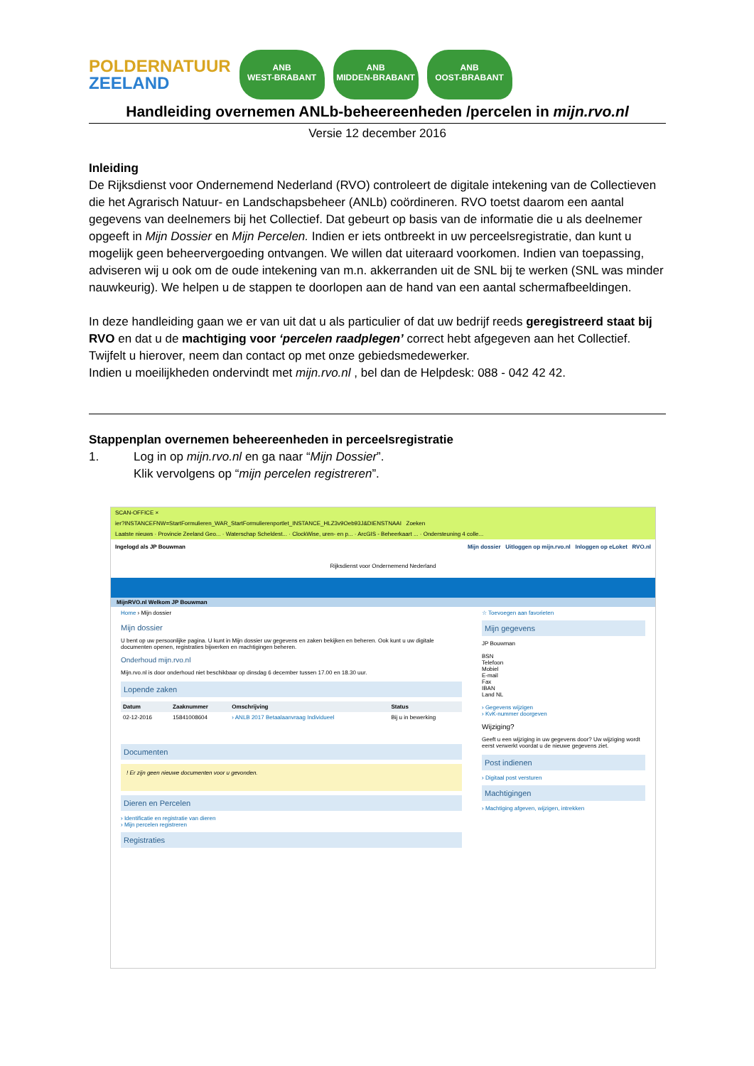POLDERNATUUR
ZEELAND
ANB
WEST-BRABANT
ANB
MIDDEN-BRABANT
ANB
OOST-BRABANT
Handleiding overnemen ANLb-beheereenheden /percelen in mijn.rvo.nl
Versie 12 december 2016
Inleiding
De Rijksdienst voor Ondernemend Nederland (RVO) controleert de digitale intekening van de Collectieven die het Agrarisch Natuur- en Landschapsbeheer (ANLb) coördineren. RVO toetst daarom een aantal gegevens van deelnemers bij het Collectief. Dat gebeurt op basis van de informatie die u als deelnemer opgeeft in Mijn Dossier en Mijn Percelen. Indien er iets ontbreekt in uw perceelsregistratie, dan kunt u mogelijk geen beheervergoeding ontvangen. We willen dat uiteraard voorkomen. Indien van toepassing, adviseren wij u ook om de oude intekening van m.n. akkerranden uit de SNL bij te werken (SNL was minder nauwkeurig). We helpen u de stappen te doorlopen aan de hand van een aantal schermafbeeldingen.
In deze handleiding gaan we er van uit dat u als particulier of dat uw bedrijf reeds geregistreerd staat bij RVO en dat u de machtiging voor ‘percelen raadplegen’ correct hebt afgegeven aan het Collectief. Twijfelt u hierover, neem dan contact op met onze gebiedsmedewerker.
Indien u moeilijkheden ondervindt met mijn.rvo.nl , bel dan de Helpdesk: 088 - 042 42 42.
Stappenplan overnemen beheereenheden in perceelsregistratie
1. Log in op mijn.rvo.nl en ga naar “Mijn Dossier”.
Klik vervolgens op “mijn percelen registreren”.
SCAN-OFFICE ×
ier?INSTANCEFNW=StartFormulieren_WAR_StartFormulierenportlet_INSTANCE_HLZ3v9Oeb93J&DIENSTNAAI Zoeken
Laatste nieuws · Provincie Zeeland Geo... · Waterschap Scheldest... · ClockWise, uren- en p... · ArcGIS - Beheerkaart ... · Ondersteuning 4 colle...
Ingelogd als JP Bouwman Mijn dossier Uitloggen op mijn.rvo.nl Inloggen op eLoket RVO.nl
Rijksdienst voor Ondernemend Nederland
MijnRVO.nl Welkom JP Bouwman
Home › Mijn dossier
Mijn dossier
U bent op uw persoonlijke pagina. U kunt in Mijn dossier uw gegevens en zaken bekijken en beheren. Ook kunt u uw digitale documenten openen, registraties bijwerken en machtigingen beheren.
Onderhoud mijn.rvo.nl
Mijn.rvo.nl is door onderhoud niet beschikbaar op dinsdag 6 december tussen 17.00 en 18.30 uur.
Lopende zaken
| Datum | Zaaknummer | Omschrijving | Status |
| --- | --- | --- | --- |
| 02-12-2016 | 15841008604 | › ANLB 2017 Betaalaanvraag Individueel | Bij u in bewerking |
Documenten
! Er zijn geen nieuwe documenten voor u gevonden.
Dieren en Percelen
› Identificatie en registratie van dieren
› Mijn percelen registreren
Registraties
☆ Toevoegen aan favorieten
Mijn gegevens
JP Bouwman
BSN
Telefoon
Mobiel
E-mail
Fax
IBAN
Land NL
› Gegevens wijzigen
› KvK-nummer doorgeven
Wijziging?
Geeft u een wijziging in uw gegevens door? Uw wijziging wordt eerst verwerkt voordat u de nieuwe gegevens ziet.
Post indienen
› Digitaal post versturen
Machtigingen
› Machtiging afgeven, wijzigen, intrekken